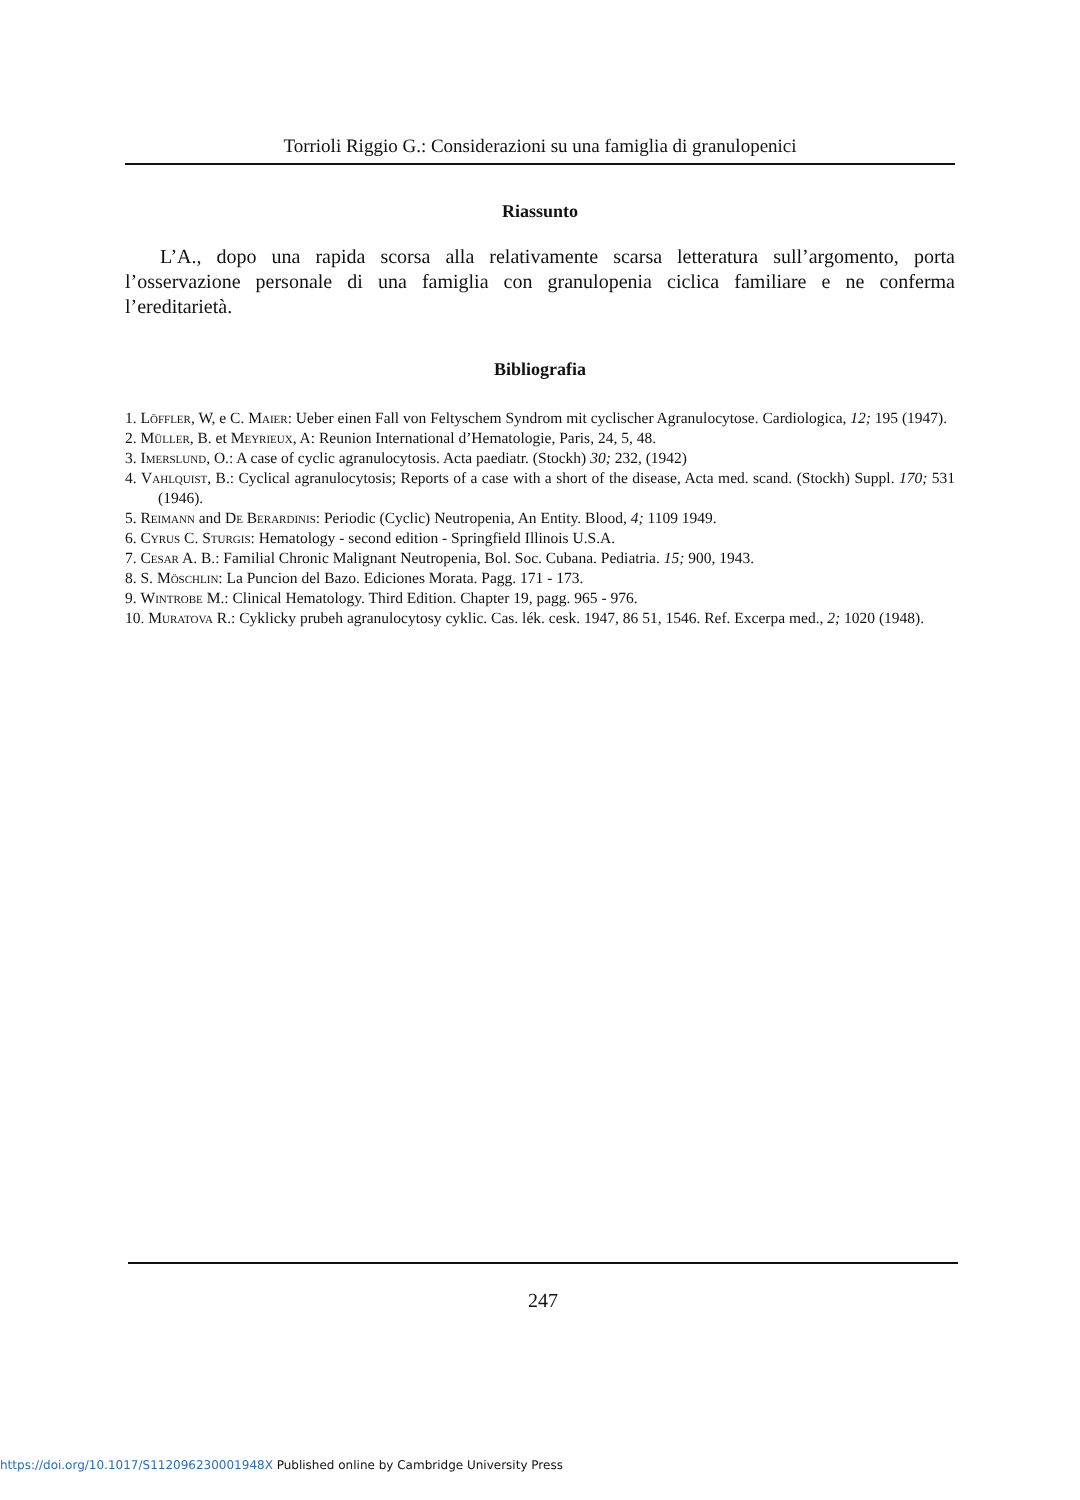Torrioli Riggio G.: Considerazioni su una famiglia di granulopenici
Riassunto
L’A., dopo una rapida scorsa alla relativamente scarsa letteratura sull’argomento, porta l’osservazione personale di una famiglia con granulopenia ciclica familiare e ne conferma l’ereditarietà.
Bibliografia
1. Löffler, W, e C. Maier: Ueber einen Fall von Feltyschem Syndrom mit cyclischer Agranulocytose. Cardiologica, 12; 195 (1947).
2. Müller, B. et Meyrieux, A: Reunion International d’Hematologie, Paris, 24, 5, 48.
3. Imerslund, O.: A case of cyclic agranulocytosis. Acta paediatr. (Stockh) 30; 232, (1942)
4. Vahlquist, B.: Cyclical agranulocytosis; Reports of a case with a short of the disease, Acta med. scand. (Stockh) Suppl. 170; 531 (1946).
5. Reimann and De Berardinis: Periodic (Cyclic) Neutropenia, An Entity. Blood, 4; 1109 1949.
6. Cyrus C. Sturgis: Hematology - second edition - Springfield Illinois U.S.A.
7. Cesar A. B.: Familial Chronic Malignant Neutropenia, Bol. Soc. Cubana. Pediatria. 15; 900, 1943.
8. S. Möschlin: La Puncion del Bazo. Ediciones Morata. Pagg. 171 - 173.
9. Wintrobe M.: Clinical Hematology. Third Edition. Chapter 19, pagg. 965 - 976.
10. Muratova R.: Cyklicky prubeh agranulocytosy cyklic. Cas. lék. cesk. 1947, 86 51, 1546. Ref. Excerpa med., 2; 1020 (1948).
247
https://doi.org/10.1017/S112096230001948X Published online by Cambridge University Press